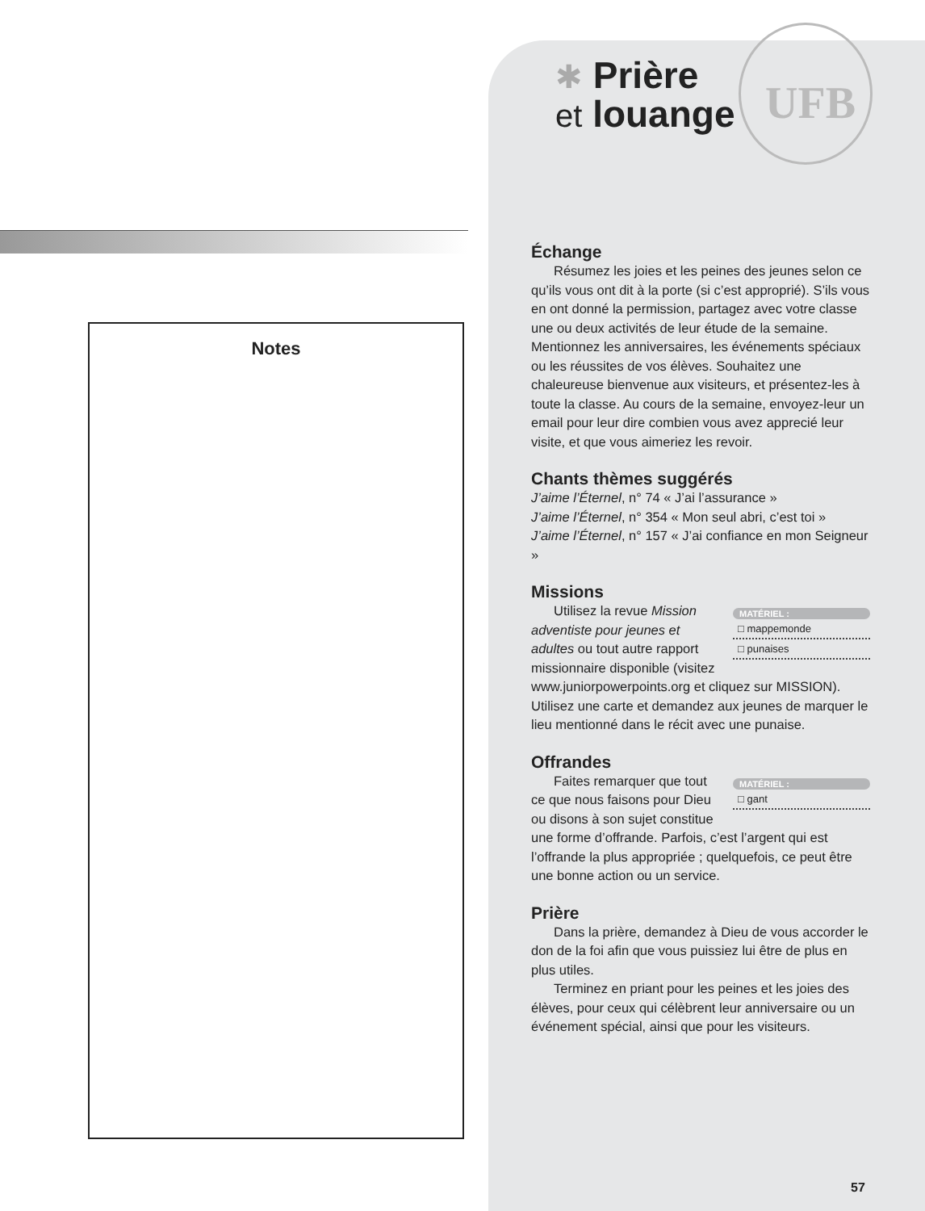Notes
✱ Prière
et louange
UFB
Échange
Résumez les joies et les peines des jeunes selon ce qu’ils vous ont dit à la porte (si c’est approprié). S’ils vous en ont donné la permission, partagez avec votre classe une ou deux activités de leur étude de la semaine. Mentionnez les anniversaires, les événements spéciaux ou les réussites de vos élèves. Souhaitez une chaleureuse bienvenue aux visiteurs, et présentez-les à toute la classe. Au cours de la semaine, envoyez-leur un email pour leur dire combien vous avez apprecié leur visite, et que vous aimeriez les revoir.
Chants thèmes suggérés
J’aime l’Éternel, n° 74 « J’ai l’assurance »
J’aime l’Éternel, n° 354 « Mon seul abri, c’est toi »
J’aime l’Éternel, n° 157 « J’ai confiance en mon Seigneur »
Missions
MATÉRIEL :
□ mappemonde
□ punaises
Utilisez la revue Mission adventiste pour jeunes et adultes ou tout autre rapport missionnaire disponible (visitez www.juniorpowerpoints.org et cliquez sur MISSION). Utilisez une carte et demandez aux jeunes de marquer le lieu mentionné dans le récit avec une punaise.
Offrandes
MATÉRIEL :
□ gant
Faites remarquer que tout ce que nous faisons pour Dieu ou disons à son sujet constitue une forme d’offrande. Parfois, c’est l’argent qui est l’offrande la plus appropriée ; quelquefois, ce peut être une bonne action ou un service.
Prière
Dans la prière, demandez à Dieu de vous accorder le don de la foi afin que vous puissiez lui être de plus en plus utiles.
Terminez en priant pour les peines et les joies des élèves, pour ceux qui célèbrent leur anniversaire ou un événement spécial, ainsi que pour les visiteurs.
57